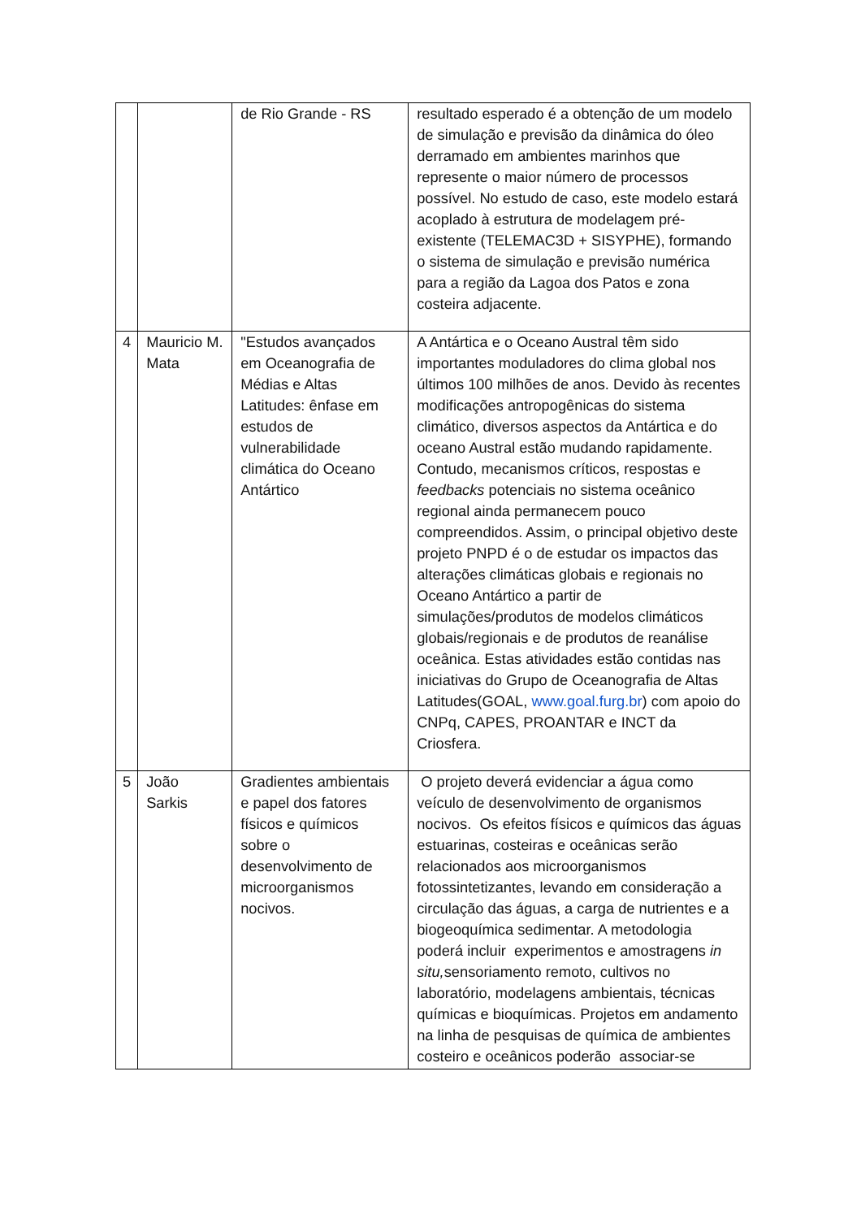| | | de Rio Grande - RS | resultado esperado é a obtenção de um modelo de simulação e previsão da dinâmica do óleo derramado em ambientes marinhos que represente o maior número de processos possível. No estudo de caso, este modelo estará acoplado à estrutura de modelagem pré-existente (TELEMAC3D + SISYPHE), formando o sistema de simulação e previsão numérica para a região da Lagoa dos Patos e zona costeira adjacente. |
| 4 | Mauricio M. Mata | "Estudos avançados em Oceanografia de Médias e Altas Latitudes: ênfase em estudos de vulnerabilidade climática do Oceano Antártico | A Antártica e o Oceano Austral têm sido importantes moduladores do clima global nos últimos 100 milhões de anos. Devido às recentes modificações antropogênicas do sistema climático, diversos aspectos da Antártica e do oceano Austral estão mudando rapidamente. Contudo, mecanismos críticos, respostas e feedbacks potenciais no sistema oceânico regional ainda permanecem pouco compreendidos. Assim, o principal objetivo deste projeto PNPD é o de estudar os impactos das alterações climáticas globais e regionais no Oceano Antártico a partir de simulações/produtos de modelos climáticos globais/regionais e de produtos de reanálise oceânica. Estas atividades estão contidas nas iniciativas do Grupo de Oceanografia de Altas Latitudes(GOAL, www.goal.furg.br ) com apoio do CNPq, CAPES, PROANTAR e INCT da Criosfera. |
| 5 | João Sarkis | Gradientes ambientais e papel dos fatores físicos e químicos sobre o desenvolvimento de microorganismos nocivos. | O projeto deverá evidenciar a água como veículo de desenvolvimento de organismos nocivos. Os efeitos físicos e químicos das águas estuarinas, costeiras e oceânicas serão relacionados aos microorganismos fotossintetizantes, levando em consideração a circulação das águas, a carga de nutrientes e a biogeoquímica sedimentar. A metodologia poderá incluir experimentos e amostragens in situ, sensoriamento remoto, cultivos no laboratório, modelagens ambientais, técnicas químicas e bioquímicas. Projetos em andamento na linha de pesquisas de química de ambientes costeiro e oceânicos poderão associar-se |